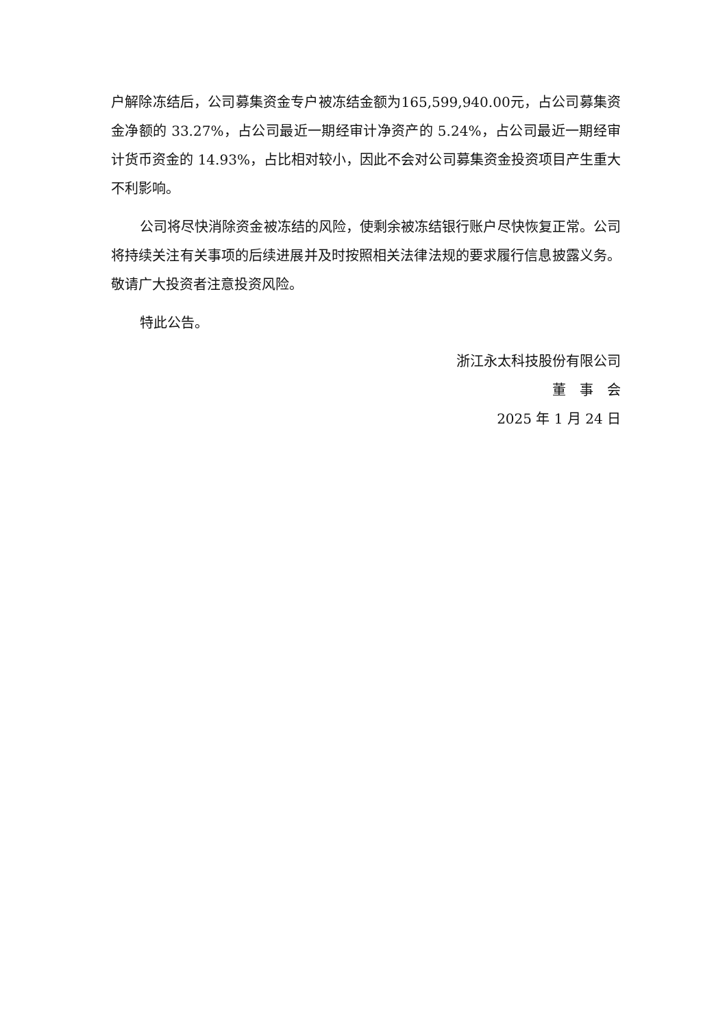户解除冻结后，公司募集资金专户被冻结金额为165,599,940.00元，占公司募集资金净额的 33.27%，占公司最近一期经审计净资产的 5.24%，占公司最近一期经审计货币资金的 14.93%，占比相对较小，因此不会对公司募集资金投资项目产生重大不利影响。
公司将尽快消除资金被冻结的风险，使剩余被冻结银行账户尽快恢复正常。公司将持续关注有关事项的后续进展并及时按照相关法律法规的要求履行信息披露义务。敬请广大投资者注意投资风险。
特此公告。
浙江永太科技股份有限公司
董　事　会
2025 年 1 月 24 日